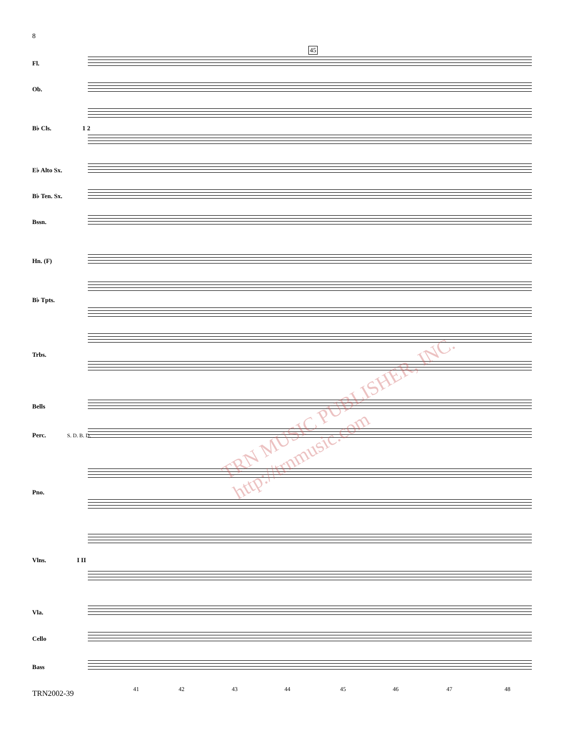8
Fl.
Ob.
B♭ Cls. 1 2
E♭ Alto Sx.
B♭ Ten. Sx.
Bssn.
Hn. (F)
B♭ Tpts.
Trbs.
Bells
Perc. S. D. B. D.
Pno.
Vlns. I II
Vla.
Cello
Bass
45
TRN MUSIC PUBLISHER, INC. http://trnmusic.com
41 42 43 44 45 46 47 48 TRN2002-39